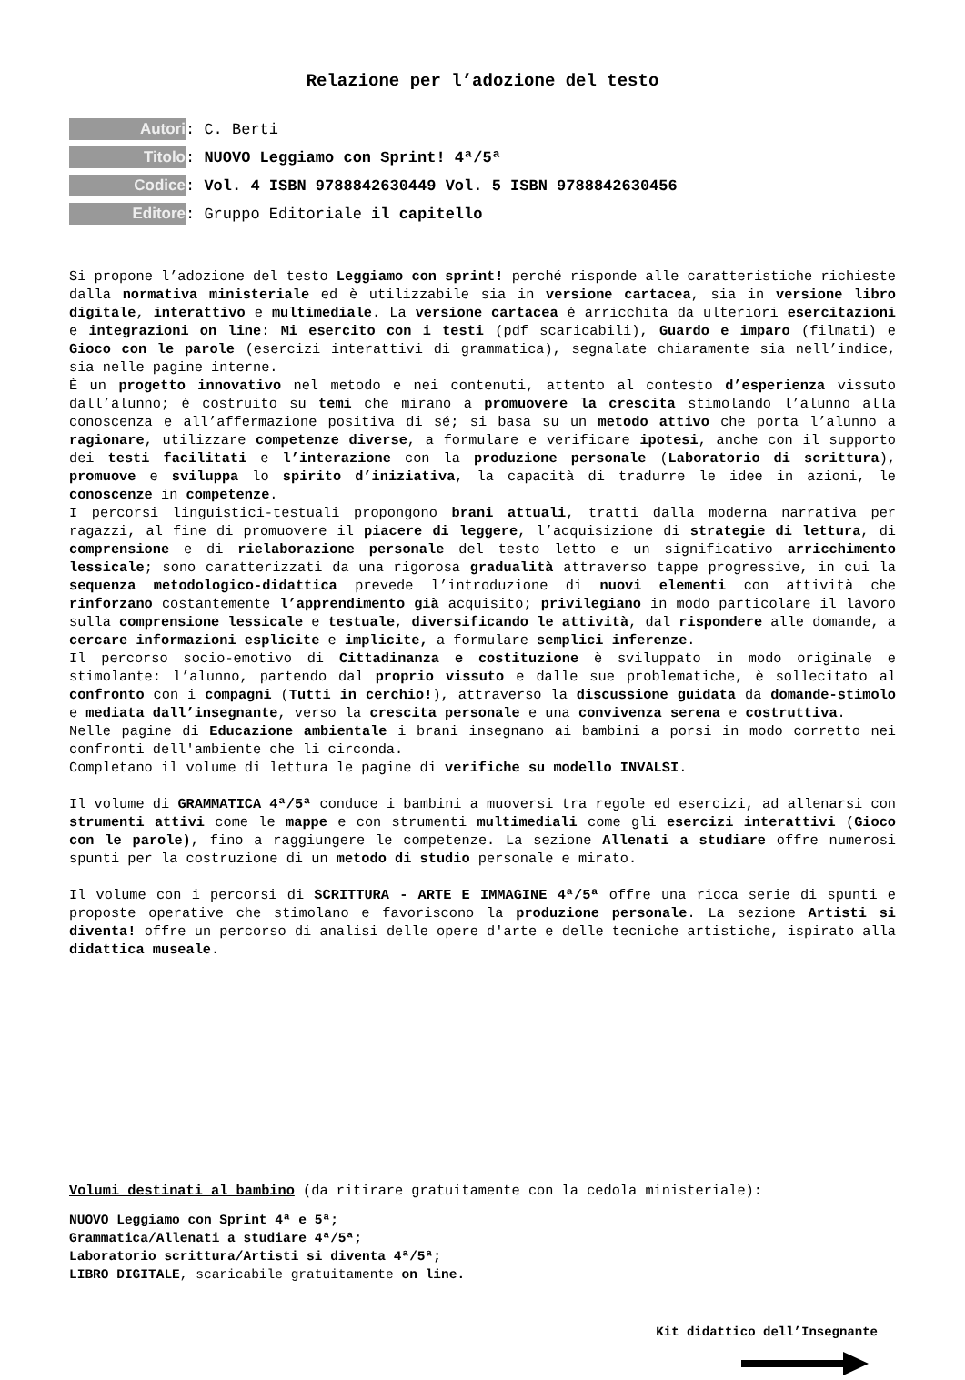Relazione per l’adozione del testo
Autori: C. Berti
Titolo: NUOVO Leggiamo con Sprint! 4ª/5ª
Codice: Vol. 4 ISBN 9788842630449 Vol. 5 ISBN 9788842630456
Editore: Gruppo Editoriale il capitello
Si propone l’adozione del testo Leggiamo con sprint! perché risponde alle caratteristiche richieste dalla normativa ministeriale ed è utilizzabile sia in versione cartacea, sia in versione libro digitale, interattivo e multimediale. La versione cartacea è arricchita da ulteriori esercitazioni e integrazioni on line: Mi esercito con i testi (pdf scaricabili), Guardo e imparo (filmati) e Gioco con le parole (esercizi interattivi di grammatica), segnalate chiaramente sia nell’indice, sia nelle pagine interne.
È un progetto innovativo nel metodo e nei contenuti, attento al contesto d’esperienza vissuto dall’alunno; è costruito su temi che mirano a promuovere la crescita stimolando l’alunno alla conoscenza e all’affermazione positiva di sé; si basa su un metodo attivo che porta l’alunno a ragionare, utilizzare competenze diverse, a formulare e verificare ipotesi, anche con il supporto dei testi facilitati e l’interazione con la produzione personale (Laboratorio di scrittura), promuove e sviluppa lo spirito d’iniziativa, la capacità di tradurre le idee in azioni, le conoscenze in competenze.
I percorsi linguistici-testuali propongono brani attuali, tratti dalla moderna narrativa per ragazzi, al fine di promuovere il piacere di leggere, l’acquisizione di strategie di lettura, di comprensione e di rielaborazione personale del testo letto e un significativo arricchimento lessicale; sono caratterizzati da una rigorosa gradualità attraverso tappe progressive, in cui la sequenza metodologico-didattica prevede l’introduzione di nuovi elementi con attività che rinforzano costantemente l’apprendimento già acquisito; privilegiano in modo particolare il lavoro sulla comprensione lessicale e testuale, diversificando le attività, dal rispondere alle domande, a cercare informazioni esplicite e implicite, a formulare semplici inferenze.
Il percorso socio-emotivo di Cittadinanza e costituzione è sviluppato in modo originale e stimolante: l’alunno, partendo dal proprio vissuto e dalle sue problematiche, è sollecitato al confronto con i compagni (Tutti in cerchio!), attraverso la discussione guidata da domande-stimolo e mediata dall’insegnante, verso la crescita personale e una convivenza serena e costruttiva.
Nelle pagine di Educazione ambientale i brani insegnano ai bambini a porsi in modo corretto nei confronti dell'ambiente che li circonda.
Completano il volume di lettura le pagine di verifiche su modello INVALSI.
Il volume di GRAMMATICA 4ª/5ª conduce i bambini a muoversi tra regole ed esercizi, ad allenarsi con strumenti attivi come le mappe e con strumenti multimediali come gli esercizi interattivi (Gioco con le parole), fino a raggiungere le competenze. La sezione Allenati a studiare offre numerosi spunti per la costruzione di un metodo di studio personale e mirato.
Il volume con i percorsi di SCRITTURA - ARTE E IMMAGINE 4ª/5ª offre una ricca serie di spunti e proposte operative che stimolano e favoriscono la produzione personale. La sezione Artisti si diventa! offre un percorso di analisi delle opere d'arte e delle tecniche artistiche, ispirato alla didattica museale.
Volumi destinati al bambino (da ritirare gratuitamente con la cedola ministeriale):
NUOVO Leggiamo con Sprint 4ª e 5ª;
Grammatica/Allenati a studiare 4ª/5ª;
Laboratorio scrittura/Artisti si diventa 4ª/5ª;
LIBRO DIGITALE, scaricabile gratuitamente on line.
Kit didattico dell’Insegnante